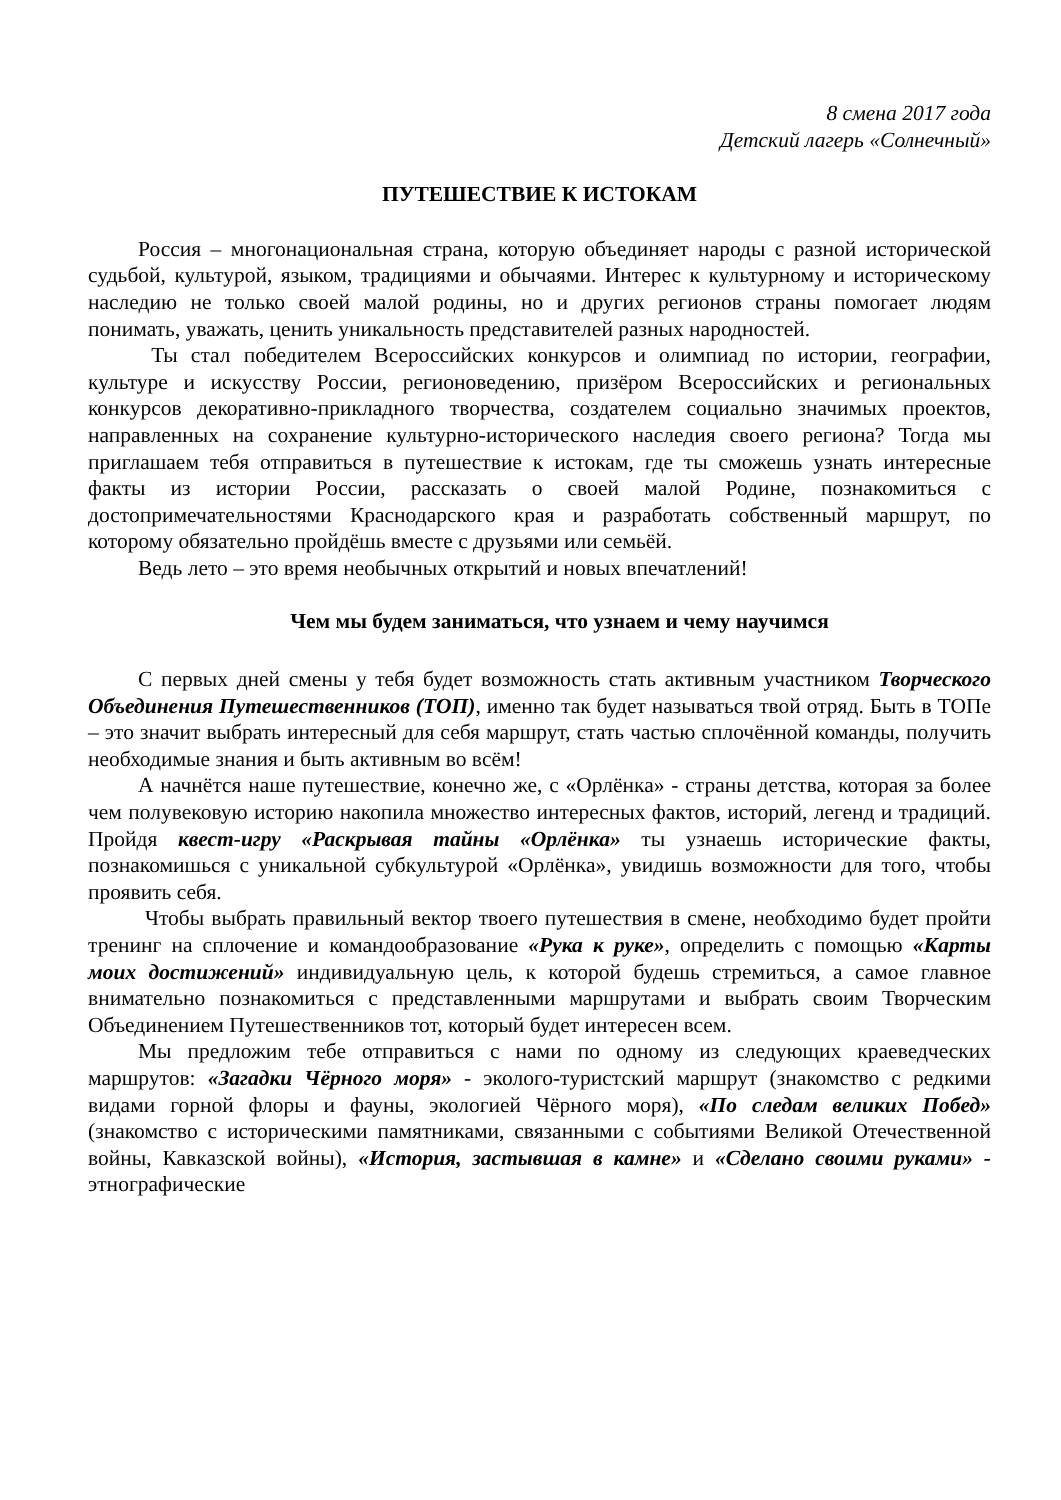8 смена 2017 года
Детский лагерь «Солнечный»
ПУТЕШЕСТВИЕ К ИСТОКАМ
Россия – многонациональная страна, которую объединяет народы с разной исторической судьбой, культурой, языком, традициями и обычаями. Интерес к культурному и историческому наследию не только своей малой родины, но и других регионов страны помогает людям понимать, уважать, ценить уникальность представителей разных народностей.
Ты стал победителем Всероссийских конкурсов и олимпиад по истории, географии, культуре и искусству России, регионоведению, призёром Всероссийских и региональных конкурсов декоративно-прикладного творчества, создателем социально значимых проектов, направленных на сохранение культурно-исторического наследия своего региона? Тогда мы приглашаем тебя отправиться в путешествие к истокам, где ты сможешь узнать интересные факты из истории России, рассказать о своей малой Родине, познакомиться с достопримечательностями Краснодарского края и разработать собственный маршрут, по которому обязательно пройдёшь вместе с друзьями или семьёй.
Ведь лето – это время необычных открытий и новых впечатлений!
Чем мы будем заниматься, что узнаем и чему научимся
С первых дней смены у тебя будет возможность стать активным участником Творческого Объединения Путешественников (ТОП), именно так будет называться твой отряд. Быть в ТОПе – это значит выбрать интересный для себя маршрут, стать частью сплочённой команды, получить необходимые знания и быть активным во всём!
А начнётся наше путешествие, конечно же, с «Орлёнка» - страны детства, которая за более чем полувековую историю накопила множество интересных фактов, историй, легенд и традиций. Пройдя квест-игру «Раскрывая тайны «Орлёнка» ты узнаешь исторические факты, познакомишься с уникальной субкультурой «Орлёнка», увидишь возможности для того, чтобы проявить себя.
Чтобы выбрать правильный вектор твоего путешествия в смене, необходимо будет пройти тренинг на сплочение и командообразование «Рука к руке», определить с помощью «Карты моих достижений» индивидуальную цель, к которой будешь стремиться, а самое главное внимательно познакомиться с представленными маршрутами и выбрать своим Творческим Объединением Путешественников тот, который будет интересен всем.
Мы предложим тебе отправиться с нами по одному из следующих краеведческих маршрутов: «Загадки Чёрного моря» - эколого-туристский маршрут (знакомство с редкими видами горной флоры и фауны, экологией Чёрного моря), «По следам великих Побед» (знакомство с историческими памятниками, связанными с событиями Великой Отечественной войны, Кавказской войны), «История, застывшая в камне» и «Сделано своими руками» - этнографические